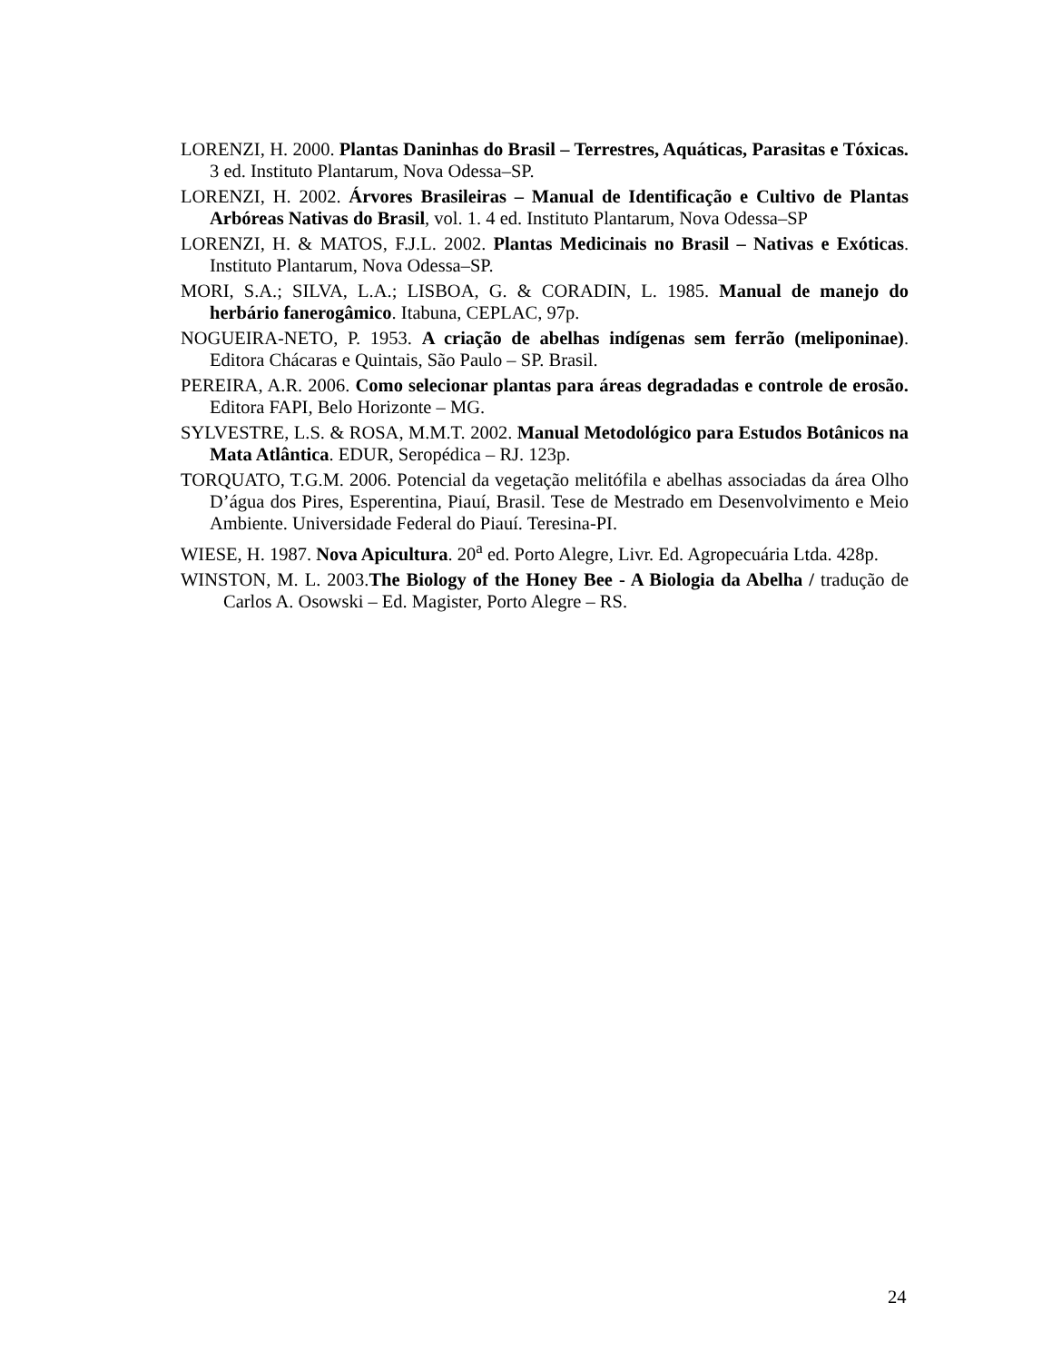LORENZI, H. 2000. Plantas Daninhas do Brasil – Terrestres, Aquáticas, Parasitas e Tóxicas. 3 ed. Instituto Plantarum, Nova Odessa–SP.
LORENZI, H. 2002. Árvores Brasileiras – Manual de Identificação e Cultivo de Plantas Arbóreas Nativas do Brasil, vol. 1. 4 ed. Instituto Plantarum, Nova Odessa–SP
LORENZI, H. & MATOS, F.J.L. 2002. Plantas Medicinais no Brasil – Nativas e Exóticas. Instituto Plantarum, Nova Odessa–SP.
MORI, S.A.; SILVA, L.A.; LISBOA, G. & CORADIN, L. 1985. Manual de manejo do herbário fanerogâmico. Itabuna, CEPLAC, 97p.
NOGUEIRA-NETO, P. 1953. A criação de abelhas indígenas sem ferrão (meliponinae). Editora Chácaras e Quintais, São Paulo – SP. Brasil.
PEREIRA, A.R. 2006. Como selecionar plantas para áreas degradadas e controle de erosão. Editora FAPI, Belo Horizonte – MG.
SYLVESTRE, L.S. & ROSA, M.M.T. 2002. Manual Metodológico para Estudos Botânicos na Mata Atlântica. EDUR, Seropédica – RJ. 123p.
TORQUATO, T.G.M. 2006. Potencial da vegetação melitófila e abelhas associadas da área Olho D’água dos Pires, Esperentina, Piauí, Brasil. Tese de Mestrado em Desenvolvimento e Meio Ambiente. Universidade Federal do Piauí. Teresina-PI.
WIESE, H. 1987. Nova Apicultura. 20<sup>a</sup> ed. Porto Alegre, Livr. Ed. Agropecuária Ltda. 428p.
WINSTON, M. L. 2003.The Biology of the Honey Bee - A Biologia da Abelha / tradução de Carlos A. Osowski – Ed. Magister, Porto Alegre – RS.
24